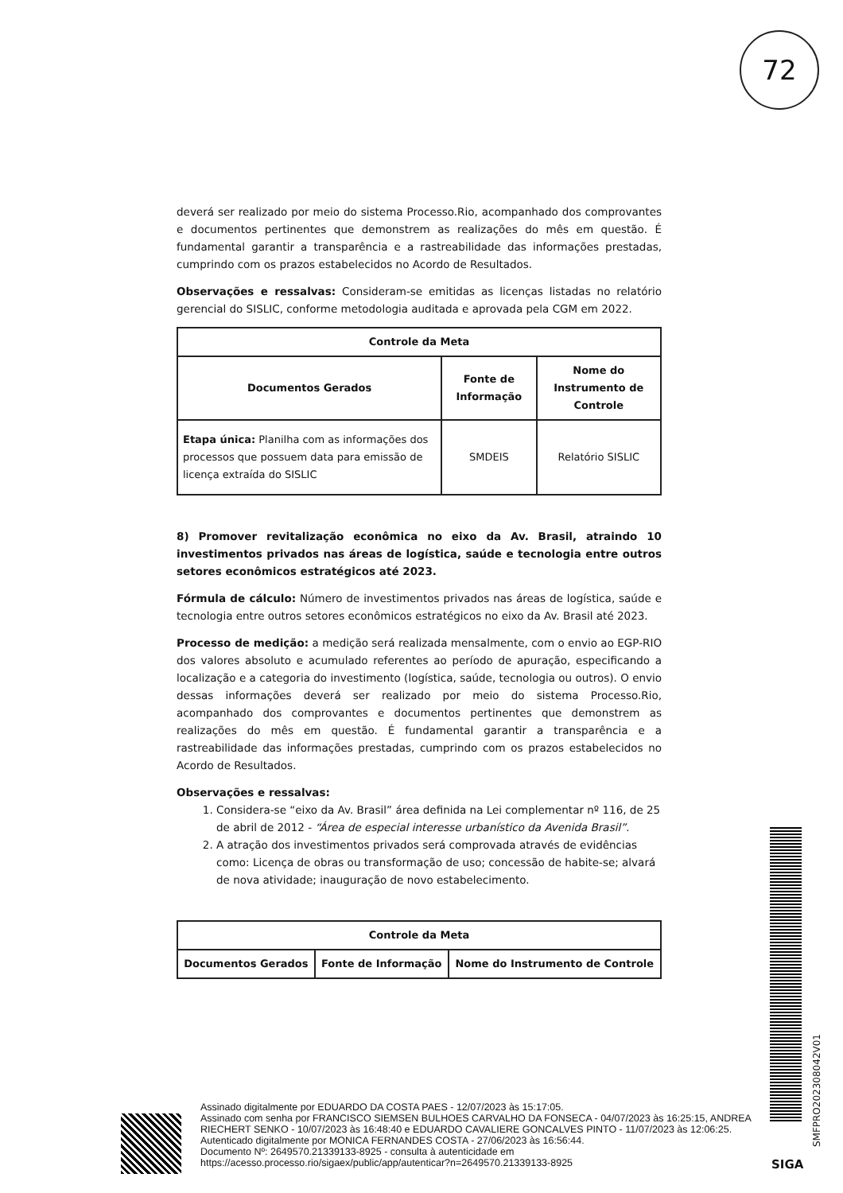72
deverá ser realizado por meio do sistema Processo.Rio, acompanhado dos comprovantes e documentos pertinentes que demonstrem as realizações do mês em questão. É fundamental garantir a transparência e a rastreabilidade das informações prestadas, cumprindo com os prazos estabelecidos no Acordo de Resultados.
Observações e ressalvas: Consideram-se emitidas as licenças listadas no relatório gerencial do SISLIC, conforme metodologia auditada e aprovada pela CGM em 2022.
| Controle da Meta | | |
| --- | --- | --- |
| Documentos Gerados | Fonte de Informação | Nome do Instrumento de Controle |
| Etapa única: Planilha com as informações dos processos que possuem data para emissão de licença extraída do SISLIC | SMDEIS | Relatório SISLIC |
8) Promover revitalização econômica no eixo da Av. Brasil, atraindo 10 investimentos privados nas áreas de logística, saúde e tecnologia entre outros setores econômicos estratégicos até 2023.
Fórmula de cálculo: Número de investimentos privados nas áreas de logística, saúde e tecnologia entre outros setores econômicos estratégicos no eixo da Av. Brasil até 2023.
Processo de medição: a medição será realizada mensalmente, com o envio ao EGP-RIO dos valores absoluto e acumulado referentes ao período de apuração, especificando a localização e a categoria do investimento (logística, saúde, tecnologia ou outros). O envio dessas informações deverá ser realizado por meio do sistema Processo.Rio, acompanhado dos comprovantes e documentos pertinentes que demonstrem as realizações do mês em questão. É fundamental garantir a transparência e a rastreabilidade das informações prestadas, cumprindo com os prazos estabelecidos no Acordo de Resultados.
Observações e ressalvas:
1. Considera-se “eixo da Av. Brasil” área definida na Lei complementar nº 116, de 25 de abril de 2012 - “Área de especial interesse urbanístico da Avenida Brasil”.
2. A atração dos investimentos privados será comprovada através de evidências como: Licença de obras ou transformação de uso; concessão de habite-se; alvará de nova atividade; inauguração de novo estabelecimento.
| Controle da Meta | | |
| --- | --- | --- |
| Documentos Gerados | Fonte de Informação | Nome do Instrumento de Controle |
SMFPRO202308042V01
Assinado digitalmente por EDUARDO DA COSTA PAES - 12/07/2023 às 15:17:05.
Assinado com senha por FRANCISCO SIEMSEN BULHOES CARVALHO DA FONSECA - 04/07/2023 às 16:25:15, ANDREA RIECHERT SENKO - 10/07/2023 às 16:48:40 e EDUARDO CAVALIERE GONCALVES PINTO - 11/07/2023 às 12:06:25.
Autenticado digitalmente por MONICA FERNANDES COSTA - 27/06/2023 às 16:56:44.
Documento Nº: 2649570.21339133-8925 - consulta à autenticidade em
https://acesso.processo.rio/sigaex/public/app/autenticar?n=2649570.21339133-8925
SIGA